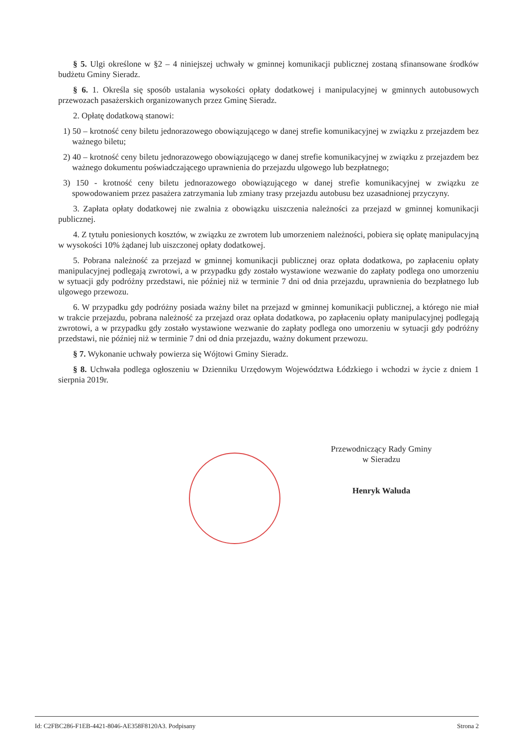§ 5. Ulgi określone w §2 – 4 niniejszej uchwały w gminnej komunikacji publicznej zostaną sfinansowane środków budżetu Gminy Sieradz.
§ 6. 1. Określa się sposób ustalania wysokości opłaty dodatkowej i manipulacyjnej w gminnych autobusowych przewozach pasażerskich organizowanych przez Gminę Sieradz.
2. Opłatę dodatkową stanowi:
1) 50 – krotność ceny biletu jednorazowego obowiązującego w danej strefie komunikacyjnej w związku z przejazdem bez ważnego biletu;
2) 40 – krotność ceny biletu jednorazowego obowiązującego w danej strefie komunikacyjnej w związku z przejazdem bez ważnego dokumentu poświadczającego uprawnienia do przejazdu ulgowego lub bezpłatnego;
3) 150 - krotność ceny biletu jednorazowego obowiązującego w danej strefie komunikacyjnej w związku ze spowodowaniem przez pasażera zatrzymania lub zmiany trasy przejazdu autobusu bez uzasadnionej przyczyny.
3. Zapłata opłaty dodatkowej nie zwalnia z obowiązku uiszczenia należności za przejazd w gminnej komunikacji publicznej.
4. Z tytułu poniesionych kosztów, w związku ze zwrotem lub umorzeniem należności, pobiera się opłatę manipulacyjną w wysokości 10% żądanej lub uiszczonej opłaty dodatkowej.
5. Pobrana należność za przejazd w gminnej komunikacji publicznej oraz opłata dodatkowa, po zapłaceniu opłaty manipulacyjnej podlegają zwrotowi, a w przypadku gdy zostało wystawione wezwanie do zapłaty podlega ono umorzeniu w sytuacji gdy podróżny przedstawi, nie później niż w terminie 7 dni od dnia przejazdu, uprawnienia do bezpłatnego lub ulgowego przewozu.
6. W przypadku gdy podróżny posiada ważny bilet na przejazd w gminnej komunikacji publicznej, a którego nie miał w trakcie przejazdu, pobrana należność za przejazd oraz opłata dodatkowa, po zapłaceniu opłaty manipulacyjnej podlegają zwrotowi, a w przypadku gdy zostało wystawione wezwanie do zapłaty podlega ono umorzeniu w sytuacji gdy podróżny przedstawi, nie później niż w terminie 7 dni od dnia przejazdu, ważny dokument przewozu.
§ 7. Wykonanie uchwały powierza się Wójtowi Gminy Sieradz.
§ 8. Uchwała podlega ogłoszeniu w Dzienniku Urzędowym Województwa Łódzkiego i wchodzi w życie z dniem 1 sierpnia 2019r.
Przewodniczący Rady Gminy
w Sieradzu
Henryk Waluda
Id: C2FBC286-F1EB-4421-8046-AE358F8120A3. Podpisany Strona 2